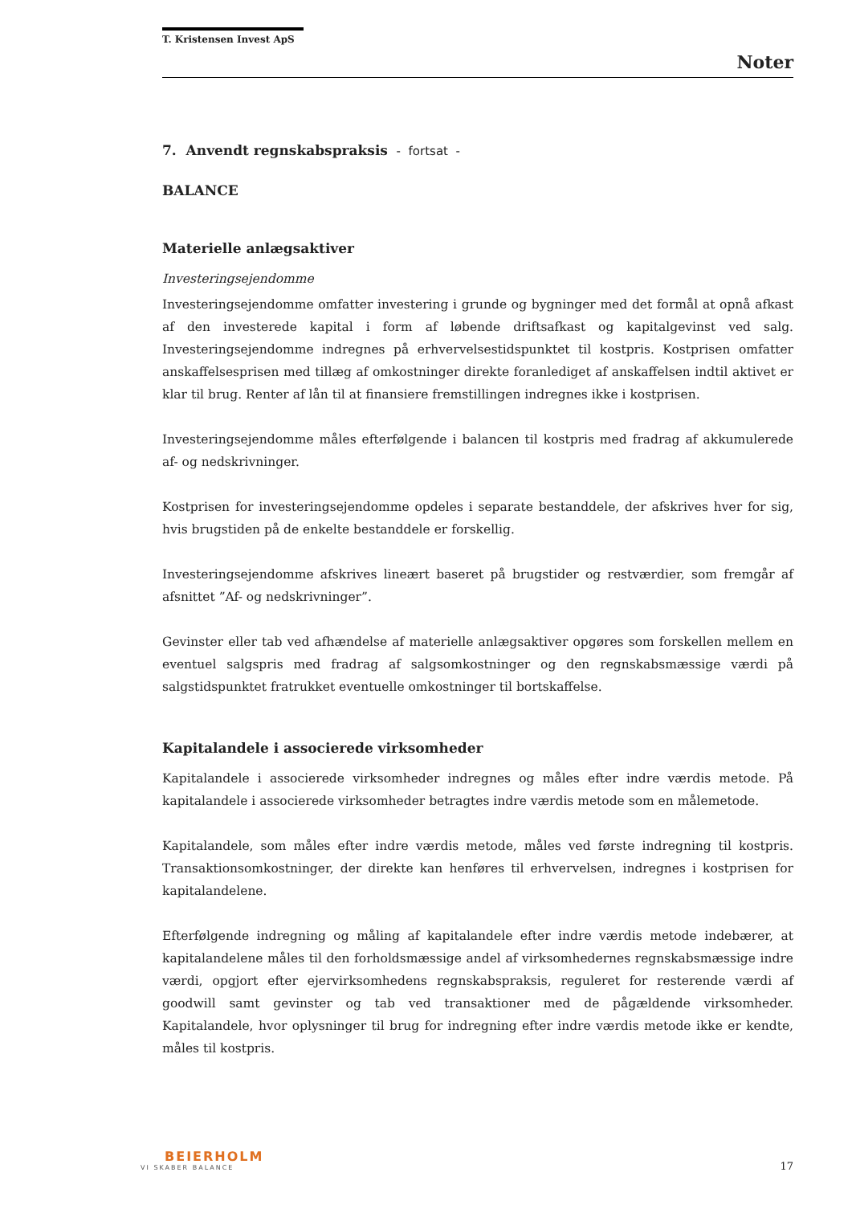T. Kristensen Invest ApS
Noter
7. Anvendt regnskabspraksis - fortsat -
BALANCE
Materielle anlægsaktiver
Investeringsejendomme
Investeringsejendomme omfatter investering i grunde og bygninger med det formål at opnå afkast af den investerede kapital i form af løbende driftsafkast og kapitalgevinst ved salg. Investeringsejendomme indregnes på erhvervelsestidspunktet til kostpris. Kostprisen omfatter anskaffelsesprisen med tillæg af omkostninger direkte foranlediget af anskaffelsen indtil aktivet er klar til brug. Renter af lån til at finansiere fremstillingen indregnes ikke i kostprisen.
Investeringsejendomme måles efterfølgende i balancen til kostpris med fradrag af akkumulerede af- og nedskrivninger.
Kostprisen for investeringsejendomme opdeles i separate bestanddele, der afskrives hver for sig, hvis brugstiden på de enkelte bestanddele er forskellig.
Investeringsejendomme afskrives lineært baseret på brugstider og restværdier, som fremgår af afsnittet ”Af- og nedskrivninger”.
Gevinster eller tab ved afhændelse af materielle anlægsaktiver opgøres som forskellen mellem en eventuel salgspris med fradrag af salgsomkostninger og den regnskabsmæssige værdi på salgstidspunktet fratrukket eventuelle omkostninger til bortskaffelse.
Kapitalandele i associerede virksomheder
Kapitalandele i associerede virksomheder indregnes og måles efter indre værdis metode. På kapitalandele i associerede virksomheder betragtes indre værdis metode som en målemetode.
Kapitalandele, som måles efter indre værdis metode, måles ved første indregning til kostpris. Transaktionsomkostninger, der direkte kan henføres til erhvervelsen, indregnes i kostprisen for kapitalandelene.
Efterfølgende indregning og måling af kapitalandele efter indre værdis metode indebærer, at kapitalandelene måles til den forholdsmæssige andel af virksomhedernes regnskabsmæssige indre værdi, opgjort efter ejervirksomhedens regnskabspraksis, reguleret for resterende værdi af goodwill samt gevinster og tab ved transaktioner med de pågældende virksomheder. Kapitalandele, hvor oplysninger til brug for indregning efter indre værdis metode ikke er kendte, måles til kostpris.
BEIERHOLM
VI SKABER BALANCE
17